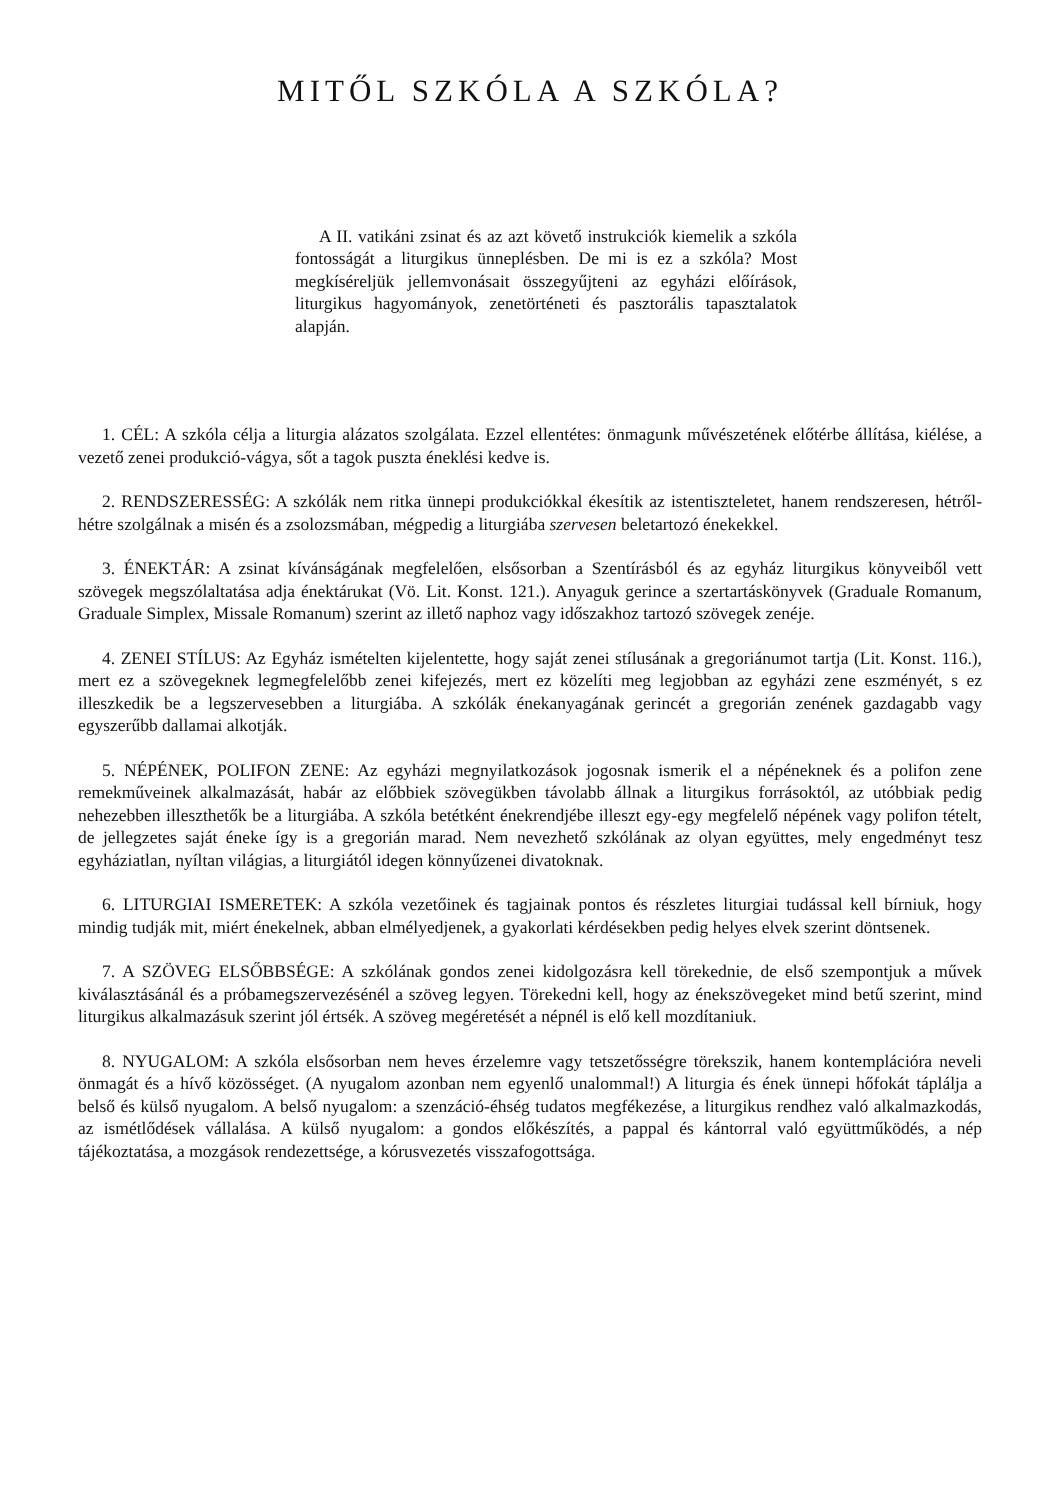MITŐL SZKÓLA A SZKÓLA?
A II. vatikáni zsinat és az azt követő instrukciók kiemelik a szkóla fontosságát a liturgikus ünneplésben. De mi is ez a szkóla? Most megkíséreljük jellemvonásait összegyűjteni az egyházi előírások, liturgikus hagyományok, zenetörténeti és pasztorális tapasztalatok alapján.
1. CÉL: A szkóla célja a liturgia alázatos szolgálata. Ezzel ellentétes: önmagunk művészetének előtérbe állítása, kiélése, a vezető zenei produkció-vágya, sőt a tagok puszta éneklési kedve is.
2. RENDSZERESSÉG: A szkólák nem ritka ünnepi produkciókkal ékesítik az istentiszteletet, hanem rendszeresen, hétről-hétre szolgálnak a misén és a zsolozsmában, mégpedig a liturgiába szervesen beletartozó énekekkel.
3. ÉNEKTÁR: A zsinat kívánságának megfelelően, elsősorban a Szentírásból és az egyház liturgikus könyveiből vett szövegek megszólaltatása adja énektárukat (Vö. Lit. Konst. 121.). Anyaguk gerince a szertartáskönyvek (Graduale Romanum, Graduale Simplex, Missale Romanum) szerint az illető naphoz vagy időszakhoz tartozó szövegek zenéje.
4. ZENEI STÍLUS: Az Egyház ismételten kijelentette, hogy saját zenei stílusának a gregoriánumot tartja (Lit. Konst. 116.), mert ez a szövegeknek legmegfelelőbb zenei kifejezés, mert ez közelíti meg legjobban az egyházi zene eszményét, s ez illeszkedik be a legszervesebben a liturgiába. A szkólák énekanyagának gerincét a gregorián zenének gazdagabb vagy egyszerűbb dallamai alkotják.
5. NÉPÉNEK, POLIFON ZENE: Az egyházi megnyilatkozások jogosnak ismerik el a népéneknek és a polifon zene remekműveinek alkalmazását, habár az előbbiek szövegükben távolabb állnak a liturgikus forrásoktól, az utóbbiak pedig nehezebben illeszthetők be a liturgiába. A szkóla betétként énekrendjébe illeszt egy-egy megfelelő népének vagy polifon tételt, de jellegzetes saját éneke így is a gregorián marad. Nem nevezhető szkólának az olyan együttes, mely engedményt tesz egyháziatlan, nyíltan világias, a liturgiától idegen könnyűzenei divatoknak.
6. LITURGIAI ISMERETEK: A szkóla vezetőinek és tagjainak pontos és részletes liturgiai tudással kell bírniuk, hogy mindig tudják mit, miért énekelnek, abban elmélyedjenek, a gyakorlati kérdésekben pedig helyes elvek szerint döntsenek.
7. A SZÖVEG ELSŐBBSÉGE: A szkólának gondos zenei kidolgozásra kell törekednie, de első szempontjuk a művek kiválasztásánál és a próbamegszervezésénél a szöveg legyen. Törekedni kell, hogy az énekszövegeket mind betű szerint, mind liturgikus alkalmazásuk szerint jól értsék. A szöveg megéretését a népnél is elő kell mozdítaniuk.
8. NYUGALOM: A szkóla elsősorban nem heves érzelemre vagy tetszetősségre törekszik, hanem kontemplációra neveli önmagát és a hívő közösséget. (A nyugalom azonban nem egyenlő unalommal!) A liturgia és ének ünnepi hőfokát táplálja a belső és külső nyugalom. A belső nyugalom: a szenzáció-éhség tudatos megfékezése, a liturgikus rendhez való alkalmazkodás, az ismétlődések vállalása. A külső nyugalom: a gondos előkészítés, a pappal és kántorral való együttműködés, a nép tájékoztatása, a mozgások rendezettsége, a kórusvezetés visszafogottsága.